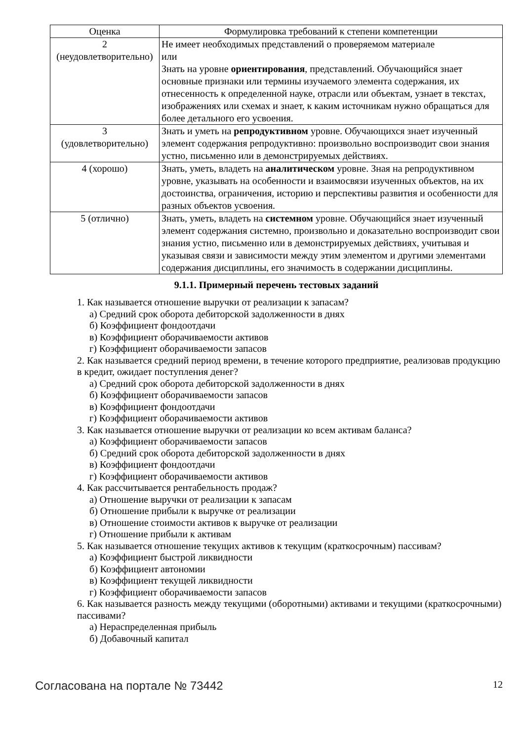| Оценка | Формулировка требований к степени компетенции |
| --- | --- |
| 2 (неудовлетворительно) | Не имеет необходимых представлений о проверяемом материале или Знать на уровне ориентирования , представлений. Обучающийся знает основные признаки или термины изучаемого элемента содержания, их отнесенность к определенной науке, отрасли или объектам, узнает в текстах, изображениях или схемах и знает, к каким источникам нужно обращаться для более детального его усвоения. |
| 3 (удовлетворительно) | Знать и уметь на репродуктивном уровне. Обучающихся знает изученный элемент содержания репродуктивно: произвольно воспроизводит свои знания устно, письменно или в демонстрируемых действиях. |
| 4 (хорошо) | Знать, уметь, владеть на аналитическом уровне. Зная на репродуктивном уровне, указывать на особенности и взаимосвязи изученных объектов, на их достоинства, ограничения, историю и перспективы развития и особенности для разных объектов усвоения. |
| 5 (отлично) | Знать, уметь, владеть на системном уровне. Обучающийся знает изученный элемент содержания системно, произвольно и доказательно воспроизводит свои знания устно, письменно или в демонстрируемых действиях, учитывая и указывая связи и зависимости между этим элементом и другими элементами содержания дисциплины, его значимость в содержании дисциплины. |
9.1.1. Примерный перечень тестовых заданий
1. Как называется отношение выручки от реализации к запасам?
а) Средний срок оборота дебиторской задолженности в днях
б) Коэффициент фондоотдачи
в) Коэффициент оборачиваемости активов
г) Коэффициент оборачиваемости запасов
2. Как называется средний период времени, в течение которого предприятие, реализовав продукцию в кредит, ожидает поступления денег?
а) Средний срок оборота дебиторской задолженности в днях
б) Коэффициент оборачиваемости запасов
в) Коэффициент фондоотдачи
г) Коэффициент оборачиваемости активов
3. Как называется отношение выручки от реализации ко всем активам баланса?
а) Коэффициент оборачиваемости запасов
б) Средний срок оборота дебиторской задолженности в днях
в) Коэффициент фондоотдачи
г) Коэффициент оборачиваемости активов
4. Как рассчитывается рентабельность продаж?
а) Отношение выручки от реализации к запасам
б) Отношение прибыли к выручке от реализации
в) Отношение стоимости активов к выручке от реализации
г) Отношение прибыли к активам
5. Как называется отношение текущих активов к текущим (краткосрочным) пассивам?
а) Коэффициент быстрой ликвидности
б) Коэффициент автономии
в) Коэффициент текущей ликвидности
г) Коэффициент оборачиваемости запасов
6. Как называется разность между текущими (оборотными) активами и текущими (краткосрочными) пассивами?
а) Нераспределенная прибыль
б) Добавочный капитал
Согласована на портале № 73442 12